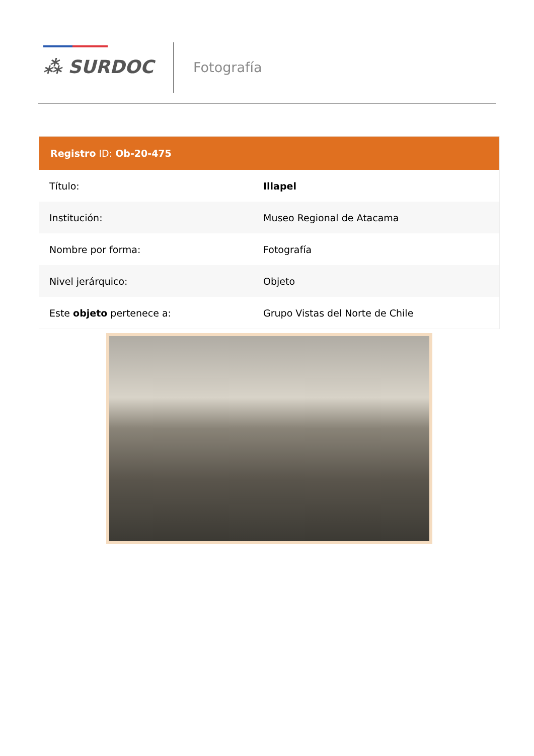⁂ SURDOC Fotografía
| Registro ID: Ob-20-475 | |
| --- | --- |
| Título: | Illapel |
| Institución: | Museo Regional de Atacama |
| Nombre por forma: | Fotografía |
| Nivel jerárquico: | Objeto |
| Este objeto pertenece a: | Grupo Vistas del Norte de Chile |